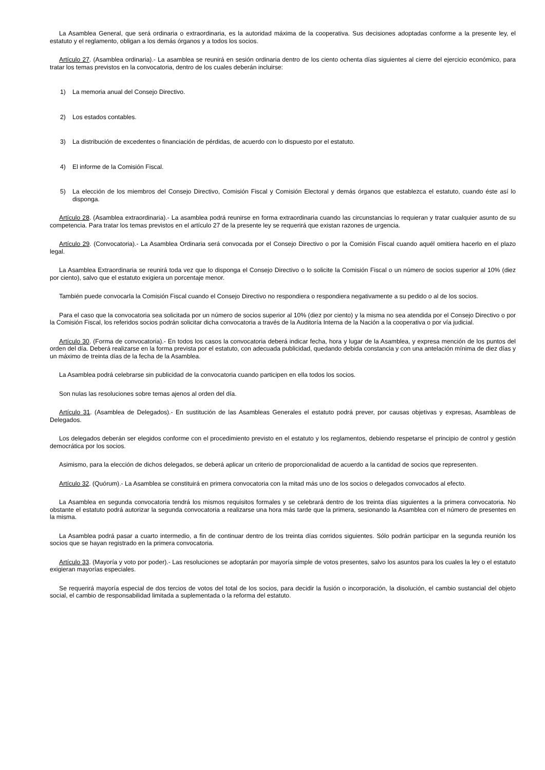La Asamblea General, que será ordinaria o extraordinaria, es la autoridad máxima de la cooperativa. Sus decisiones adoptadas conforme a la presente ley, el estatuto y el reglamento, obligan a los demás órganos y a todos los socios.
Artículo 27. (Asamblea ordinaria).- La asamblea se reunirá en sesión ordinaria dentro de los ciento ochenta días siguientes al cierre del ejercicio económico, para tratar los temas previstos en la convocatoria, dentro de los cuales deberán incluirse:
1) La memoria anual del Consejo Directivo.
2) Los estados contables.
3) La distribución de excedentes o financiación de pérdidas, de acuerdo con lo dispuesto por el estatuto.
4) El informe de la Comisión Fiscal.
5) La elección de los miembros del Consejo Directivo, Comisión Fiscal y Comisión Electoral y demás órganos que establezca el estatuto, cuando éste así lo disponga.
Artículo 28. (Asamblea extraordinaria).- La asamblea podrá reunirse en forma extraordinaria cuando las circunstancias lo requieran y tratar cualquier asunto de su competencia. Para tratar los temas previstos en el artículo 27 de la presente ley se requerirá que existan razones de urgencia.
Artículo 29. (Convocatoria).- La Asamblea Ordinaria será convocada por el Consejo Directivo o por la Comisión Fiscal cuando aquél omitiera hacerlo en el plazo legal.
La Asamblea Extraordinaria se reunirá toda vez que lo disponga el Consejo Directivo o lo solicite la Comisión Fiscal o un número de socios superior al 10% (diez por ciento), salvo que el estatuto exigiera un porcentaje menor.
También puede convocarla la Comisión Fiscal cuando el Consejo Directivo no respondiera o respondiera negativamente a su pedido o al de los socios.
Para el caso que la convocatoria sea solicitada por un número de socios superior al 10% (diez por ciento) y la misma no sea atendida por el Consejo Directivo o por la Comisión Fiscal, los referidos socios podrán solicitar dicha convocatoria a través de la Auditoría Interna de la Nación a la cooperativa o por vía judicial.
Artículo 30. (Forma de convocatoria).- En todos los casos la convocatoria deberá indicar fecha, hora y lugar de la Asamblea, y expresa mención de los puntos del orden del día. Deberá realizarse en la forma prevista por el estatuto, con adecuada publicidad, quedando debida constancia y con una antelación mínima de diez días y un máximo de treinta días de la fecha de la Asamblea.
La Asamblea podrá celebrarse sin publicidad de la convocatoria cuando participen en ella todos los socios.
Son nulas las resoluciones sobre temas ajenos al orden del día.
Artículo 31. (Asamblea de Delegados).- En sustitución de las Asambleas Generales el estatuto podrá prever, por causas objetivas y expresas, Asambleas de Delegados.
Los delegados deberán ser elegidos conforme con el procedimiento previsto en el estatuto y los reglamentos, debiendo respetarse el principio de control y gestión democrática por los socios.
Asimismo, para la elección de dichos delegados, se deberá aplicar un criterio de proporcionalidad de acuerdo a la cantidad de socios que representen.
Artículo 32. (Quórum).- La Asamblea se constituirá en primera convocatoria con la mitad más uno de los socios o delegados convocados al efecto.
La Asamblea en segunda convocatoria tendrá los mismos requisitos formales y se celebrará dentro de los treinta días siguientes a la primera convocatoria. No obstante el estatuto podrá autorizar la segunda convocatoria a realizarse una hora más tarde que la primera, sesionando la Asamblea con el número de presentes en la misma.
La Asamblea podrá pasar a cuarto intermedio, a fin de continuar dentro de los treinta días corridos siguientes. Sólo podrán participar en la segunda reunión los socios que se hayan registrado en la primera convocatoria.
Artículo 33. (Mayoría y voto por poder).- Las resoluciones se adoptarán por mayoría simple de votos presentes, salvo los asuntos para los cuales la ley o el estatuto exigieran mayorías especiales.
Se requerirá mayoría especial de dos tercios de votos del total de los socios, para decidir la fusión o incorporación, la disolución, el cambio sustancial del objeto social, el cambio de responsabilidad limitada a suplementada o la reforma del estatuto.